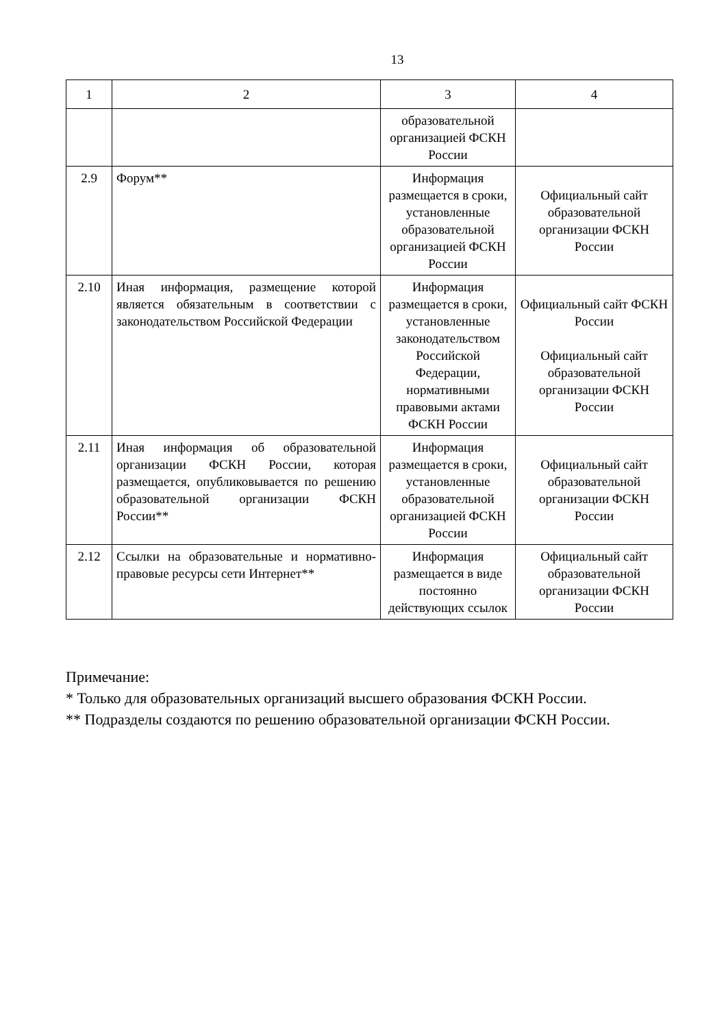13
| 1 | 2 | 3 | 4 |
| | | образовательной организацией ФСКН России | |
| 2.9 | Форум** | Информация размещается в сроки, установленные образовательной организацией ФСКН России | Официальный сайт образовательной организации ФСКН России |
| 2.10 | Иная информация, размещение которой является обязательным в соответствии с законодательством Российской Федерации | Информация размещается в сроки, установленные законодательством Российской Федерации, нормативными правовыми актами ФСКН России | Официальный сайт ФСКН России Официальный сайт образовательной организации ФСКН России |
| 2.11 | Иная информация об образовательной организации ФСКН России, которая размещается, опубликовывается по решению образовательной организации ФСКН России** | Информация размещается в сроки, установленные образовательной организацией ФСКН России | Официальный сайт образовательной организации ФСКН России |
| 2.12 | Ссылки на образовательные и нормативно-правовые ресурсы сети Интернет** | Информация размещается в виде постоянно действующих ссылок | Официальный сайт образовательной организации ФСКН России |
Примечание:
* Только для образовательных организаций высшего образования ФСКН России.
** Подразделы создаются по решению образовательной организации ФСКН России.